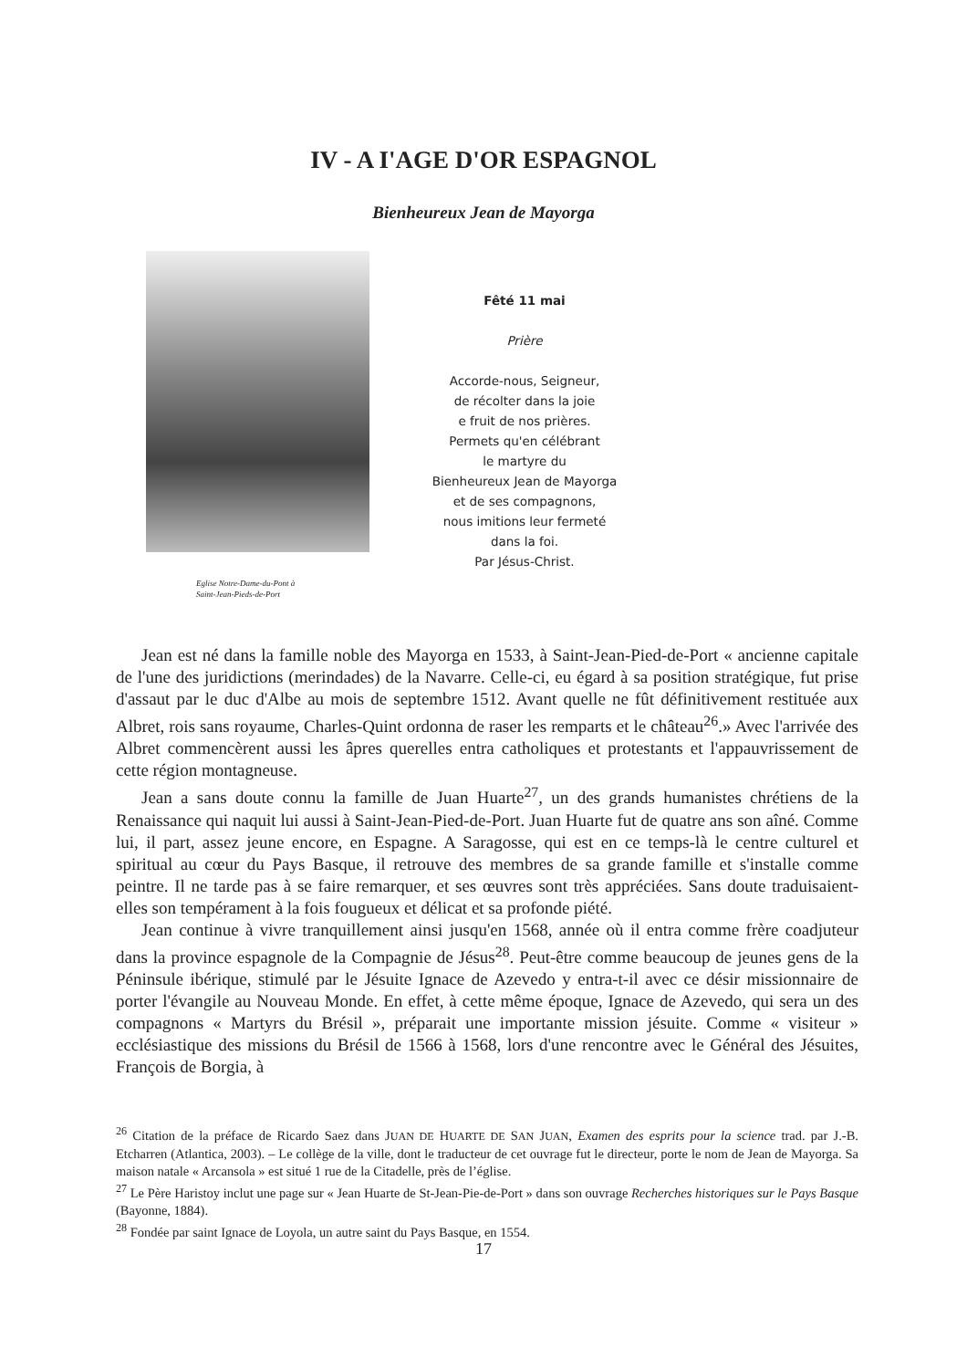IV - A I'AGE D'OR ESPAGNOL
Bienheureux Jean de Mayorga
Eglise Notre-Dame-du-Pont à
Saint-Jean-Pieds-de-Port
Fêté 11 mai
Prière
Accorde-nous, Seigneur,
de récolter dans la joie
e fruit de nos prières.
Permets qu'en célébrant
le martyre du
Bienheureux Jean de Mayorga
et de ses compagnons,
nous imitions leur fermeté
dans la foi.
Par Jésus-Christ.
Jean est né dans la famille noble des Mayorga en 1533, à Saint-Jean-Pied-de-Port « ancienne capitale de l'une des juridictions (merindades) de la Navarre. Celle-ci, eu égard à sa position stratégique, fut prise d'assaut par le duc d'Albe au mois de septembre 1512. Avant quelle ne fût définitivement restituée aux Albret, rois sans royaume, Charles-Quint ordonna de raser les remparts et le château<sup>26</sup>.» Avec l'arrivée des Albret commencèrent aussi les âpres querelles entra catholiques et protestants et l'appauvrissement de cette région montagneuse.
Jean a sans doute connu la famille de Juan Huarte<sup>27</sup>, un des grands humanistes chrétiens de la Renaissance qui naquit lui aussi à Saint-Jean-Pied-de-Port. Juan Huarte fut de quatre ans son aîné. Comme lui, il part, assez jeune encore, en Espagne. A Saragosse, qui est en ce temps-là le centre culturel et spiritual au cœur du Pays Basque, il retrouve des membres de sa grande famille et s'installe comme peintre. Il ne tarde pas à se faire remarquer, et ses œuvres sont très appréciées. Sans doute traduisaient-elles son tempérament à la fois fougueux et délicat et sa profonde piété.
Jean continue à vivre tranquillement ainsi jusqu'en 1568, année où il entra comme frère coadjuteur dans la province espagnole de la Compagnie de Jésus<sup>28</sup>. Peut-être comme beaucoup de jeunes gens de la Péninsule ibérique, stimulé par le Jésuite Ignace de Azevedo y entra-t-il avec ce désir missionnaire de porter l'évangile au Nouveau Monde. En effet, à cette même époque, Ignace de Azevedo, qui sera un des compagnons « Martyrs du Brésil », préparait une importante mission jésuite. Comme « visiteur » ecclésiastique des missions du Brésil de 1566 à 1568, lors d'une rencontre avec le Général des Jésuites, François de Borgia, à
<sup>26</sup> Citation de la préface de Ricardo Saez dans JUAN DE HUARTE DE SAN JUAN, Examen des esprits pour la science trad. par J.-B. Etcharren (Atlantica, 2003). – Le collège de la ville, dont le traducteur de cet ouvrage fut le directeur, porte le nom de Jean de Mayorga. Sa maison natale « Arcansola » est situé 1 rue de la Citadelle, près de l’église.
<sup>27</sup> Le Père Haristoy inclut une page sur « Jean Huarte de St-Jean-Pie-de-Port » dans son ouvrage Recherches historiques sur le Pays Basque (Bayonne, 1884).
<sup>28</sup> Fondée par saint Ignace de Loyola, un autre saint du Pays Basque, en 1554.
17